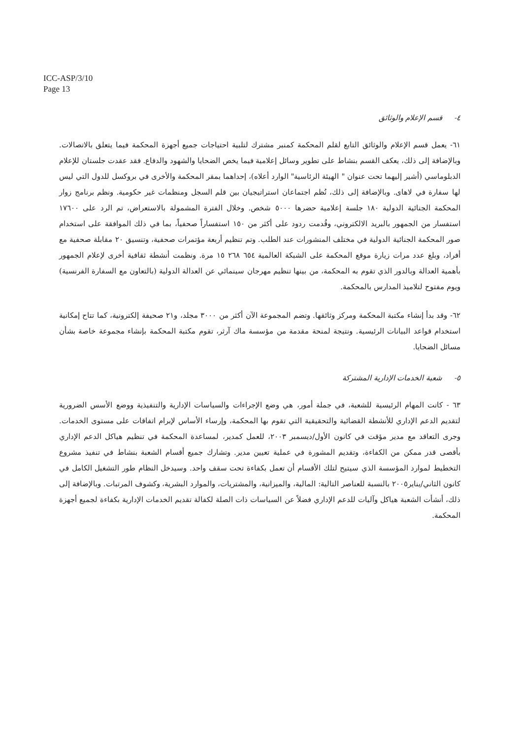ICC-ASP/3/10
Page 13
٤- قسم الإعلام والوثائق
٦١- يعمل قسم الإعلام والوثائق التابع لقلم المحكمة كمنبر مشترك لتلبية احتياجات جميع أجهزة المحكمة فيما يتعلق بالاتصالات. وبالإضافة إلى ذلك، يعكف القسم بنشاط على تطوير وسائل إعلامية فيما يخص الضحايا والشهود والدفاع. فقد عقدت جلستان للإعلام الدبلوماسي (أشير إليهما تحت عنوان " الهيئة الرئاسية" الوارد أعلاه)، إحداهما بمقر المحكمة والأخرى في بروكسل للدول التي ليس لها سفارة في لاهاى. وبالإضافة إلى ذلك، نُظم اجتماعان استراتيجيان بين قلم السجل ومنظمات غير حكومية. ونظم برنامج زوار المحكمة الجنائية الدولية ١٨٠ جلسة إعلامية حضرها ٥٠٠٠ شخص. وخلال الفترة المشمولة بالاستعراض، تم الرد على ١٧٦٠٠ استفسار من الجمهور بالبريد الالكتروني، وقُدمت ردود على أكثر من ١٥٠ استفساراً صحفياً، بما في ذلك الموافقة على استخدام صور المحكمة الجنائية الدولية في مختلف المنشورات عند الطلب. وتم تنظيم أربعة مؤتمرات صحفية، وتنسيق ٢٠ مقابلة صحفية مع أفراد، وبلغ عدد مرات زيارة موقع المحكمة على الشبكة العالمية ٦٥٤ ٢٦٨ ١٥ مرة. ونظمت أنشطة ثقافية أخرى لإعلام الجمهور بأهمية العدالة وبالدور الذي تقوم به المحكمة، من بينها تنظيم مهرجان سينمائي عن العدالة الدولية (بالتعاون مع السفارة الفرنسية) ويوم مفتوح لتلاميذ المدارس بالمحكمة.
٦٢- وقد بدأ إنشاء مكتبة المحكمة ومركز وثائقها. وتضم المجموعة الآن أكثر من ٣٠٠٠ مجلد، و٢١ صحيفة إلكترونية، كما تتاح إمكانية استخدام قواعد البيانات الرئيسية. ونتيجة لمنحة مقدمة من مؤسسة ماك آرثر، تقوم مكتبة المحكمة بإنشاء مجموعة خاصة بشأن مسائل الضحايا.
٥- شعبة الخدمات الإدارية المشتركة
٦٣ - كانت المهام الرئيسية للشعبة، في جملة أمور، هي وضع الإجراءات والسياسات الإدارية والتنفيذية ووضع الأسس الضرورية لتقديم الدعم الإداري للأنشطة القضائية والتحقيقية التي تقوم بها المحكمة، وإرساء الأساس لإبرام اتفاقات على مستوى الخدمات. وجرى التعاقد مع مدير مؤقت في كانون الأول/ديسمبر ٢٠٠٣، للعمل كمدير، لمساعدة المحكمة في تنظيم هياكل الدعم الإداري بأقصى قدر ممكن من الكفاءة، وتقديم المشورة في عملية تعيين مدير. وتشارك جميع أقسام الشعبة بنشاط في تنفيذ مشروع التخطيط لموارد المؤسسة الذي سيتيح لتلك الأقسام أن تعمل بكفاءة تحت سقف واحد. وسيدخل النظام طور التشغيل الكامل في كانون الثاني/يناير٢٠٠٥ بالنسبة للعناصر التالية: المالية، والميزانية، والمشتريات، والموارد البشرية، وكشوف المرتبات. وبالإضافة إلى ذلك، أنشأت الشعبة هياكل وآليات للدعم الإداري فضلاً عن السياسات ذات الصلة لكفالة تقديم الخدمات الإدارية بكفاءة لجميع أجهزة المحكمة.